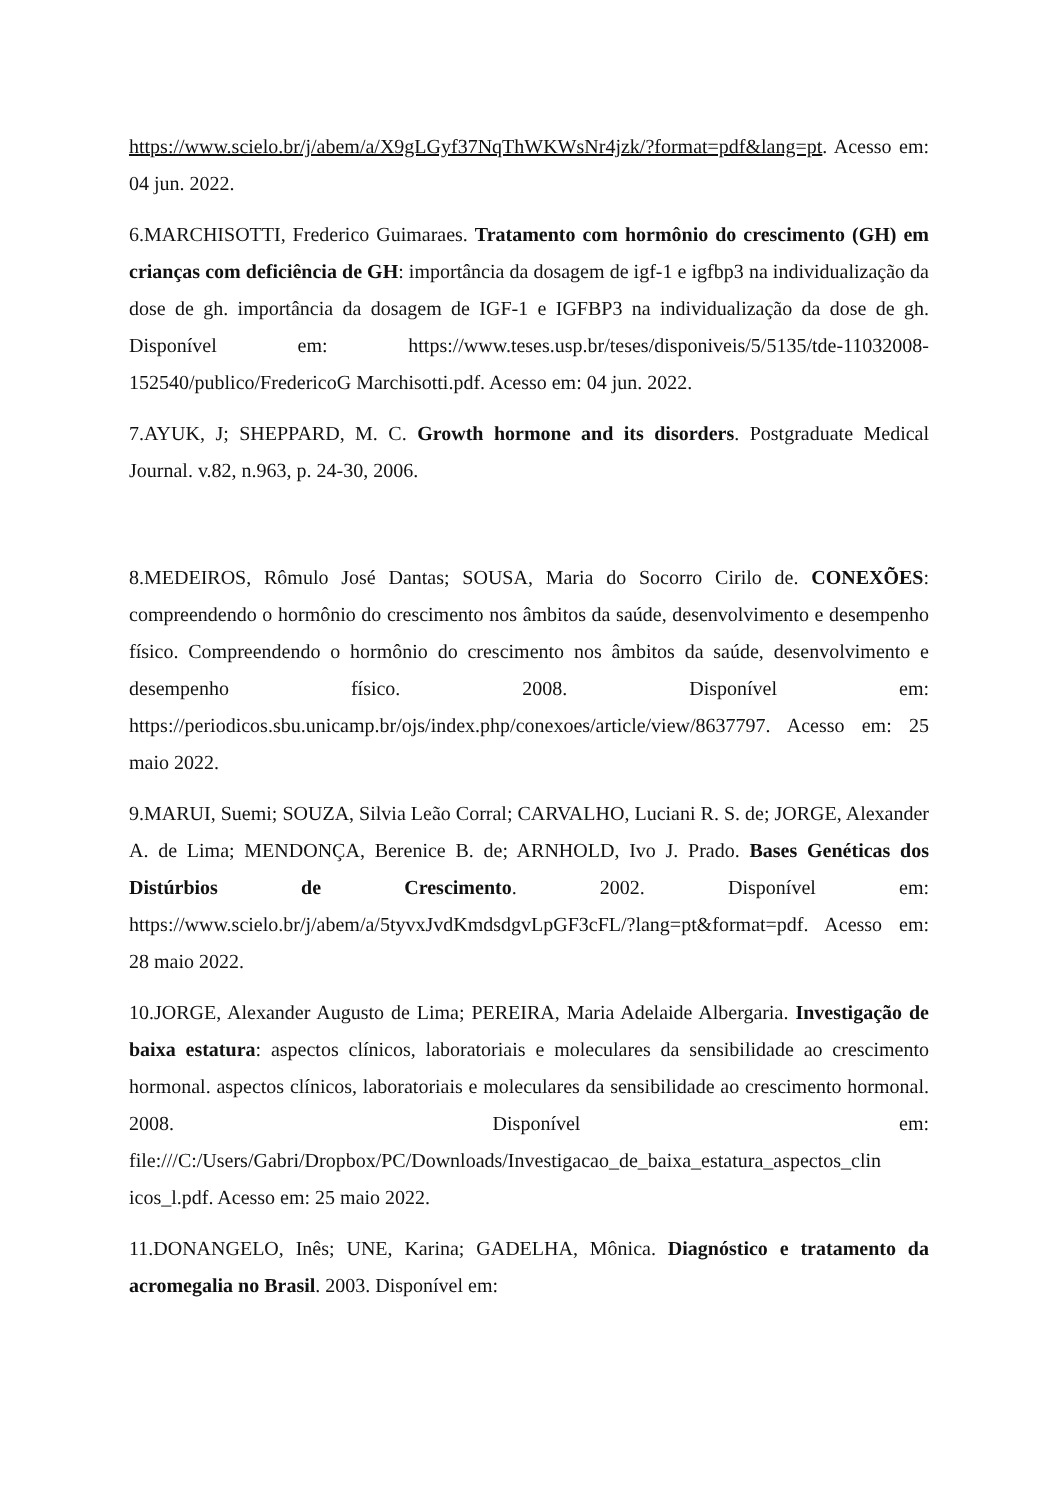https://www.scielo.br/j/abem/a/X9gLGyf37NqThWKWsNr4jzk/?format=pdf&lang=pt. Acesso em: 04 jun. 2022.
6.MARCHISOTTI, Frederico Guimaraes. Tratamento com hormônio do crescimento (GH) em crianças com deficiência de GH: importância da dosagem de igf-1 e igfbp3 na individualização da dose de gh. importância da dosagem de IGF-1 e IGFBP3 na individualização da dose de gh. Disponível em: https://www.teses.usp.br/teses/disponiveis/5/5135/tde-11032008-152540/publico/FredericoG Marchisotti.pdf. Acesso em: 04 jun. 2022.
7.AYUK, J; SHEPPARD, M. C. Growth hormone and its disorders. Postgraduate Medical Journal. v.82, n.963, p. 24-30, 2006.
8.MEDEIROS, Rômulo José Dantas; SOUSA, Maria do Socorro Cirilo de. CONEXÕES: compreendendo o hormônio do crescimento nos âmbitos da saúde, desenvolvimento e desempenho físico. Compreendendo o hormônio do crescimento nos âmbitos da saúde, desenvolvimento e desempenho físico. 2008. Disponível em: https://periodicos.sbu.unicamp.br/ojs/index.php/conexoes/article/view/8637797. Acesso em: 25 maio 2022.
9.MARUI, Suemi; SOUZA, Silvia Leão Corral; CARVALHO, Luciani R. S. de; JORGE, Alexander A. de Lima; MENDONÇA, Berenice B. de; ARNHOLD, Ivo J. Prado. Bases Genéticas dos Distúrbios de Crescimento. 2002. Disponível em: https://www.scielo.br/j/abem/a/5tyvxJvdKmdsdgvLpGF3cFL/?lang=pt&format=pdf. Acesso em: 28 maio 2022.
10.JORGE, Alexander Augusto de Lima; PEREIRA, Maria Adelaide Albergaria. Investigação de baixa estatura: aspectos clínicos, laboratoriais e moleculares da sensibilidade ao crescimento hormonal. aspectos clínicos, laboratoriais e moleculares da sensibilidade ao crescimento hormonal. 2008. Disponível em: file:///C:/Users/Gabri/Dropbox/PC/Downloads/Investigacao_de_baixa_estatura_aspectos_clin icos_l.pdf. Acesso em: 25 maio 2022.
11.DONANGELO, Inês; UNE, Karina; GADELHA, Mônica. Diagnóstico e tratamento da acromegalia no Brasil. 2003. Disponível em: